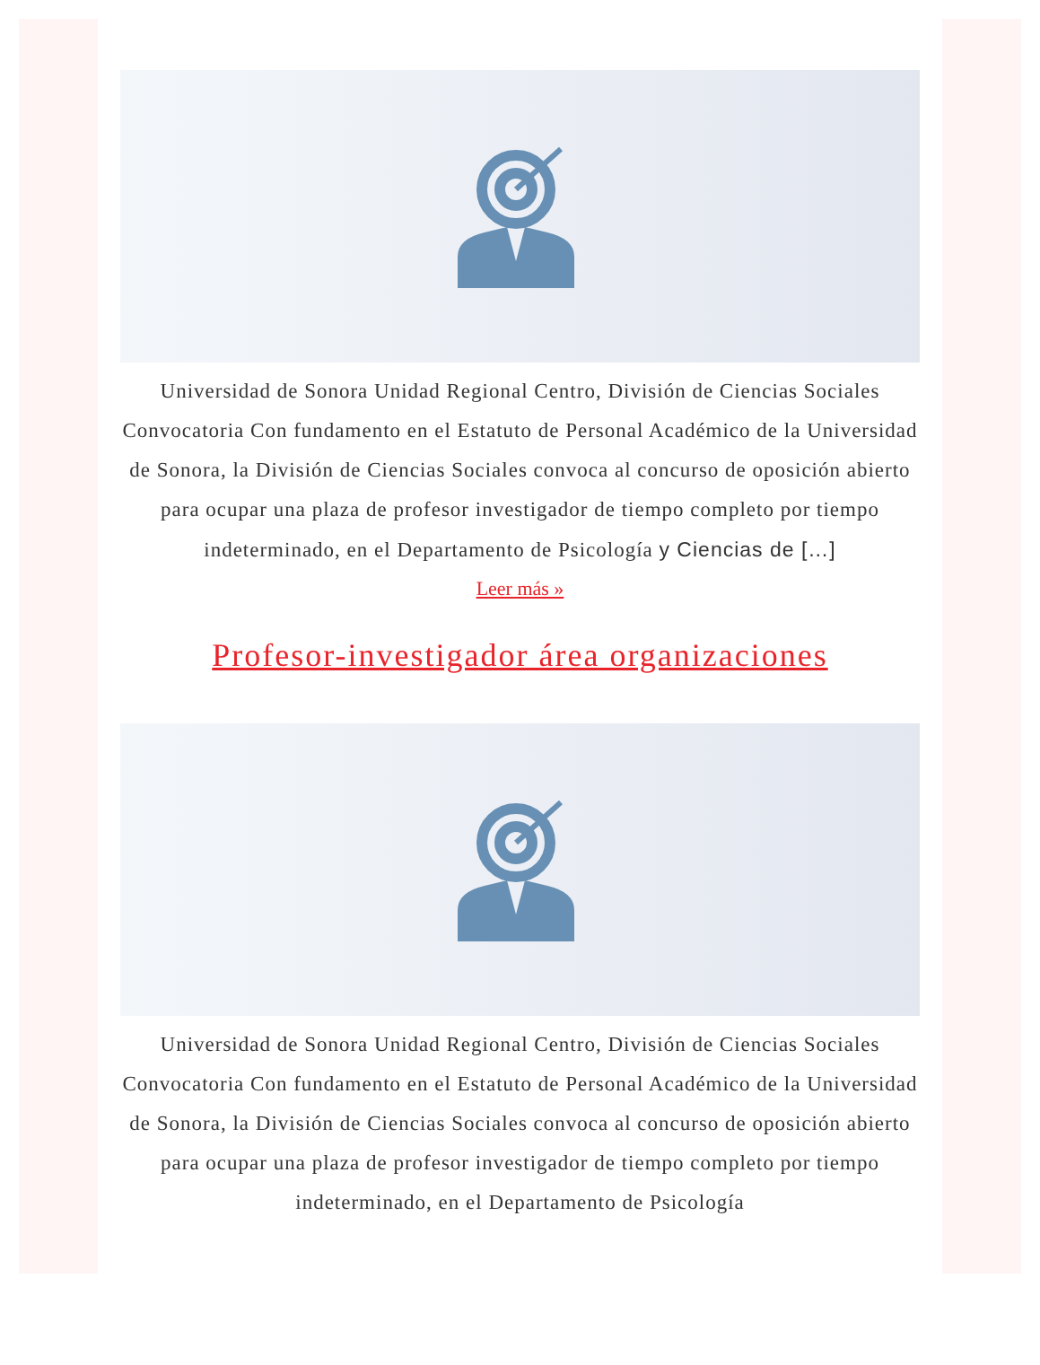Universidad de Sonora Unidad Regional Centro, División de Ciencias Sociales Convocatoria Con fundamento en el Estatuto de Personal Académico de la Universidad de Sonora, la División de Ciencias Sociales convoca al concurso de oposición abierto para ocupar una plaza de profesor investigador de tiempo completo por tiempo indeterminado, en el Departamento de Psicología y Ciencias de […]
Leer más »
Profesor-investigador área organizaciones
Universidad de Sonora Unidad Regional Centro, División de Ciencias Sociales Convocatoria Con fundamento en el Estatuto de Personal Académico de la Universidad de Sonora, la División de Ciencias Sociales convoca al concurso de oposición abierto para ocupar una plaza de profesor investigador de tiempo completo por tiempo indeterminado, en el Departamento de Psicología